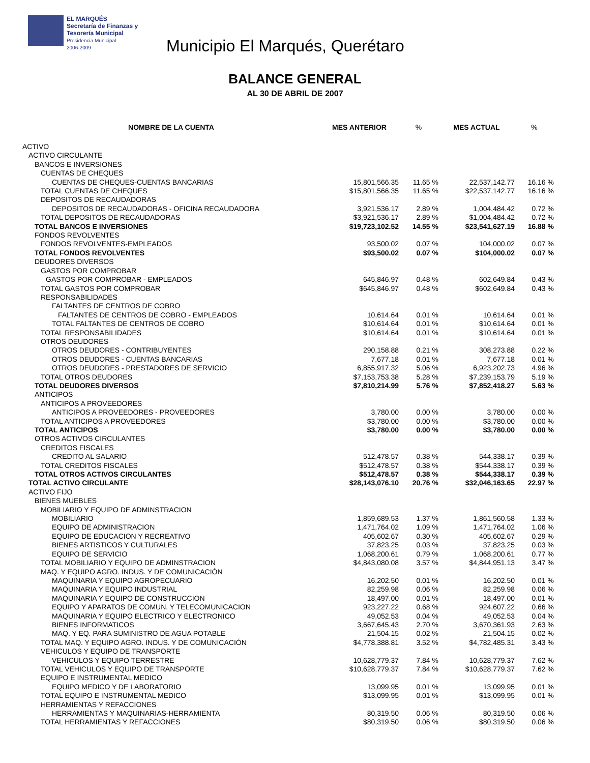EL MARQUÉS
Secretaría de Finanzas y
Tesorería Municipal
Presidencia Municipal
2006-2009
Municipio El Marqués, Querétaro
BALANCE GENERAL
AL 30 DE ABRIL DE 2007
| NOMBRE DE LA CUENTA | MES ANTERIOR | % | MES ACTUAL | % |
| --- | --- | --- | --- | --- |
| ACTIVO | | | | |
| ACTIVO CIRCULANTE | | | | |
| BANCOS E INVERSIONES | | | | |
| CUENTAS DE CHEQUES | | | | |
| CUENTAS DE CHEQUES-CUENTAS BANCARIAS | 15,801,566.35 | 11.65 % | 22,537,142.77 | 16.16 % |
| TOTAL CUENTAS DE CHEQUES | $15,801,566.35 | 11.65 % | $22,537,142.77 | 16.16 % |
| DEPOSITOS DE RECAUDADORAS | | | | |
| DEPOSITOS DE RECAUDADORAS - OFICINA RECAUDADORA | 3,921,536.17 | 2.89 % | 1,004,484.42 | 0.72 % |
| TOTAL DEPOSITOS DE RECAUDADORAS | $3,921,536.17 | 2.89 % | $1,004,484.42 | 0.72 % |
| TOTAL BANCOS E INVERSIONES | $19,723,102.52 | 14.55 % | $23,541,627.19 | 16.88 % |
| FONDOS REVOLVENTES | | | | |
| FONDOS REVOLVENTES-EMPLEADOS | 93,500.02 | 0.07 % | 104,000.02 | 0.07 % |
| TOTAL FONDOS REVOLVENTES | $93,500.02 | 0.07 % | $104,000.02 | 0.07 % |
| DEUDORES DIVERSOS | | | | |
| GASTOS POR COMPROBAR | | | | |
| GASTOS POR COMPROBAR - EMPLEADOS | 645,846.97 | 0.48 % | 602,649.84 | 0.43 % |
| TOTAL GASTOS POR COMPROBAR | $645,846.97 | 0.48 % | $602,649.84 | 0.43 % |
| RESPONSABILIDADES | | | | |
| FALTANTES DE CENTROS DE COBRO | | | | |
| FALTANTES DE CENTROS DE COBRO - EMPLEADOS | 10,614.64 | 0.01 % | 10,614.64 | 0.01 % |
| TOTAL FALTANTES DE CENTROS DE COBRO | $10,614.64 | 0.01 % | $10,614.64 | 0.01 % |
| TOTAL RESPONSABILIDADES | $10,614.64 | 0.01 % | $10,614.64 | 0.01 % |
| OTROS DEUDORES | | | | |
| OTROS DEUDORES - CONTRIBUYENTES | 290,158.88 | 0.21 % | 308,273.88 | 0.22 % |
| OTROS DEUDORES - CUENTAS BANCARIAS | 7,677.18 | 0.01 % | 7,677.18 | 0.01 % |
| OTROS DEUDORES - PRESTADORES DE SERVICIO | 6,855,917.32 | 5.06 % | 6,923,202.73 | 4.96 % |
| TOTAL OTROS DEUDORES | $7,153,753.38 | 5.28 % | $7,239,153.79 | 5.19 % |
| TOTAL DEUDORES DIVERSOS | $7,810,214.99 | 5.76 % | $7,852,418.27 | 5.63 % |
| ANTICIPOS | | | | |
| ANTICIPOS A PROVEEDORES | | | | |
| ANTICIPOS A PROVEEDORES - PROVEEDORES | 3,780.00 | 0.00 % | 3,780.00 | 0.00 % |
| TOTAL ANTICIPOS A PROVEEDORES | $3,780.00 | 0.00 % | $3,780.00 | 0.00 % |
| TOTAL ANTICIPOS | $3,780.00 | 0.00 % | $3,780.00 | 0.00 % |
| OTROS ACTIVOS CIRCULANTES | | | | |
| CREDITOS FISCALES | | | | |
| CREDITO AL SALARIO | 512,478.57 | 0.38 % | 544,338.17 | 0.39 % |
| TOTAL CREDITOS FISCALES | $512,478.57 | 0.38 % | $544,338.17 | 0.39 % |
| TOTAL OTROS ACTIVOS CIRCULANTES | $512,478.57 | 0.38 % | $544,338.17 | 0.39 % |
| TOTAL ACTIVO CIRCULANTE | $28,143,076.10 | 20.76 % | $32,046,163.65 | 22.97 % |
| ACTIVO FIJO | | | | |
| BIENES MUEBLES | | | | |
| MOBILIARIO Y EQUIPO DE ADMINSTRACION | | | | |
| MOBILIARIO | 1,859,689.53 | 1.37 % | 1,861,560.58 | 1.33 % |
| EQUIPO DE ADMINISTRACION | 1,471,764.02 | 1.09 % | 1,471,764.02 | 1.06 % |
| EQUIPO DE EDUCACION Y RECREATIVO | 405,602.67 | 0.30 % | 405,602.67 | 0.29 % |
| BIENES ARTISTICOS Y CULTURALES | 37,823.25 | 0.03 % | 37,823.25 | 0.03 % |
| EQUIPO DE SERVICIO | 1,068,200.61 | 0.79 % | 1,068,200.61 | 0.77 % |
| TOTAL MOBILIARIO Y EQUIPO DE ADMINSTRACION | $4,843,080.08 | 3.57 % | $4,844,951.13 | 3.47 % |
| MAQ. Y EQUIPO AGRO. INDUS. Y DE COMUNICACIÓN | | | | |
| MAQUINARIA Y EQUIPO AGROPECUARIO | 16,202.50 | 0.01 % | 16,202.50 | 0.01 % |
| MAQUINARIA Y EQUIPO INDUSTRIAL | 82,259.98 | 0.06 % | 82,259.98 | 0.06 % |
| MAQUINARIA Y EQUIPO DE CONSTRUCCION | 18,497.00 | 0.01 % | 18,497.00 | 0.01 % |
| EQUIPO Y APARATOS DE COMUN. Y TELECOMUNICACION | 923,227.22 | 0.68 % | 924,607.22 | 0.66 % |
| MAQUINARIA Y EQUIPO ELECTRICO Y ELECTRONICO | 49,052.53 | 0.04 % | 49,052.53 | 0.04 % |
| BIENES INFORMATICOS | 3,667,645.43 | 2.70 % | 3,670,361.93 | 2.63 % |
| MAQ. Y EQ. PARA SUMINISTRO DE AGUA POTABLE | 21,504.15 | 0.02 % | 21,504.15 | 0.02 % |
| TOTAL MAQ. Y EQUIPO AGRO. INDUS. Y DE COMUNICACIÓN | $4,778,388.81 | 3.52 % | $4,782,485.31 | 3.43 % |
| VEHICULOS Y EQUIPO DE TRANSPORTE | | | | |
| VEHICULOS Y EQUIPO TERRESTRE | 10,628,779.37 | 7.84 % | 10,628,779.37 | 7.62 % |
| TOTAL VEHICULOS Y EQUIPO DE TRANSPORTE | $10,628,779.37 | 7.84 % | $10,628,779.37 | 7.62 % |
| EQUIPO E INSTRUMENTAL MEDICO | | | | |
| EQUIPO MEDICO Y DE LABORATORIO | 13,099.95 | 0.01 % | 13,099.95 | 0.01 % |
| TOTAL EQUIPO E INSTRUMENTAL MEDICO | $13,099.95 | 0.01 % | $13,099.95 | 0.01 % |
| HERRAMIENTAS Y REFACCIONES | | | | |
| HERRAMIENTAS Y MAQUINARIAS-HERRAMIENTA | 80,319.50 | 0.06 % | 80,319.50 | 0.06 % |
| TOTAL HERRAMIENTAS Y REFACCIONES | $80,319.50 | 0.06 % | $80,319.50 | 0.06 % |